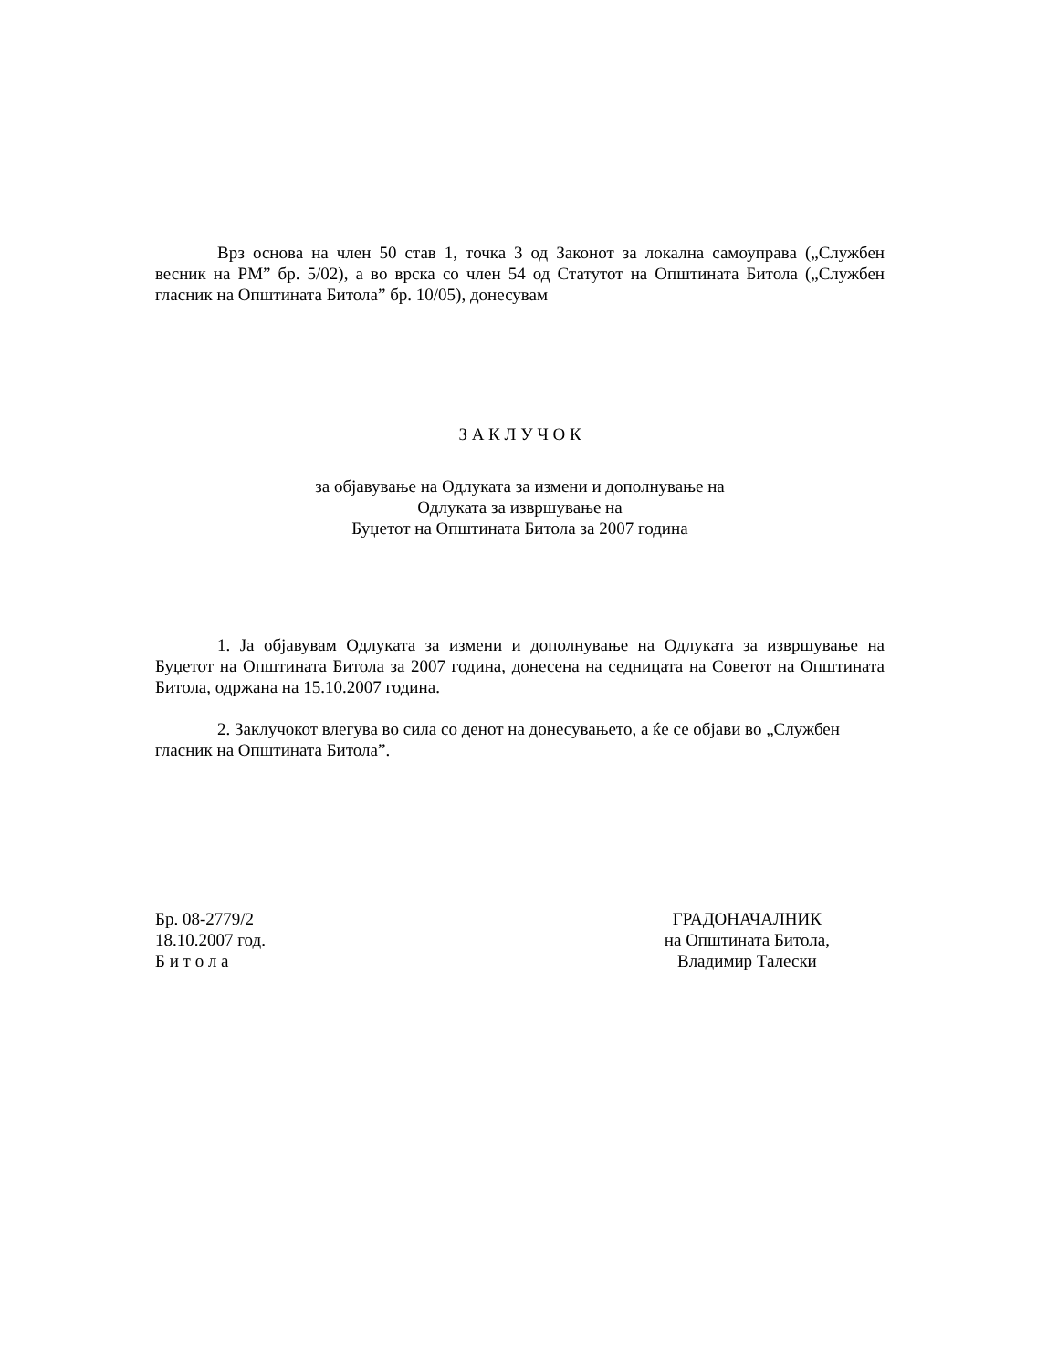Врз основа на член 50 став 1, точка 3 од Законот за локална самоуправа („Службен весник на РМ” бр. 5/02), а во врска со член 54 од Статутот на Општината Битола („Службен гласник на Општината Битола” бр. 10/05), донесувам
З А К Л У Ч О К
за објавување на Одлуката за измени и дополнување на
Одлуката за извршување на
Буџетот на Општината Битола за 2007 година
1. Ја објавувам Одлуката за измени и дополнување на Одлуката за извршување на Буџетот на Општината Битола за 2007 година, донесена на седницата на Советот на Општината Битола, одржана на 15.10.2007 година.
2. Заклучокот влегува во сила со денот на донесувањето, а ќе се објави во „Службен гласник на Општината Битола”.
Бр. 08-2779/2
18.10.2007 год.
Б и т о л а
ГРАДОНАЧАЛНИК
на Општината Битола,
Владимир Талески